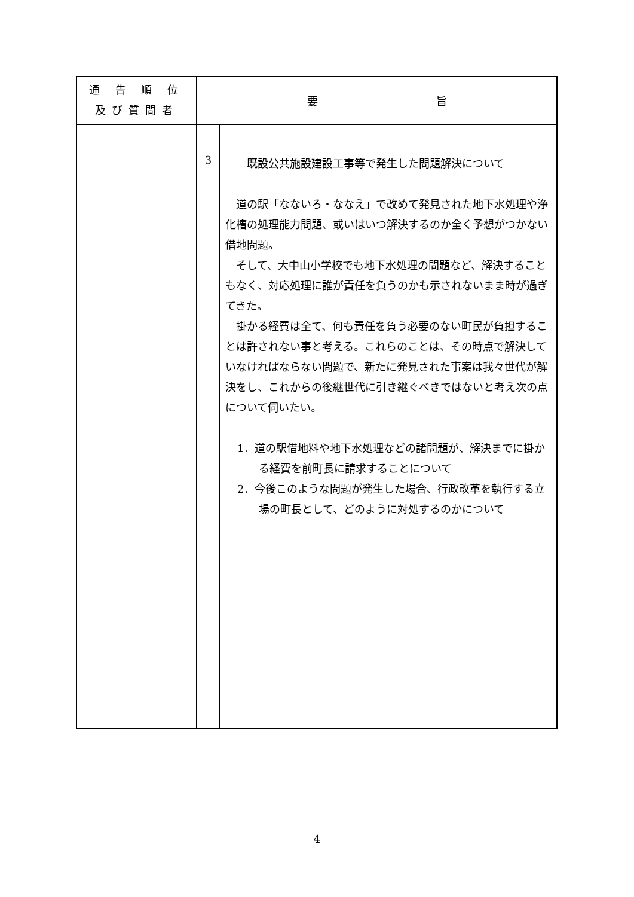| 通 告 順 位 及び質問者 | 要 旨 | |
| --- | --- | --- |
| | 3 | 既設公共施設建設工事等で発生した問題解決について 道の駅「なないろ・ななえ」で改めて発見された地下水処理や浄化槽の処理能力問題、或いはいつ解決するのか全く予想がつかない借地問題。 そして、大中山小学校でも地下水処理の問題など、解決することもなく、対応処理に誰が責任を負うのかも示されないまま時が過ぎてきた。 掛かる経費は全て、何も責任を負う必要のない町民が負担することは許されない事と考える。これらのことは、その時点で解決していなければならない問題で、新たに発見された事案は我々世代が解決をし、これからの後継世代に引き継ぐべきではないと考え次の点について伺いたい。 1．道の駅借地料や地下水処理などの諸問題が、解決までに掛かる経費を前町長に請求することについて 2．今後このような問題が発生した場合、行政改革を執行する立場の町長として、どのように対処するのかについて |
4